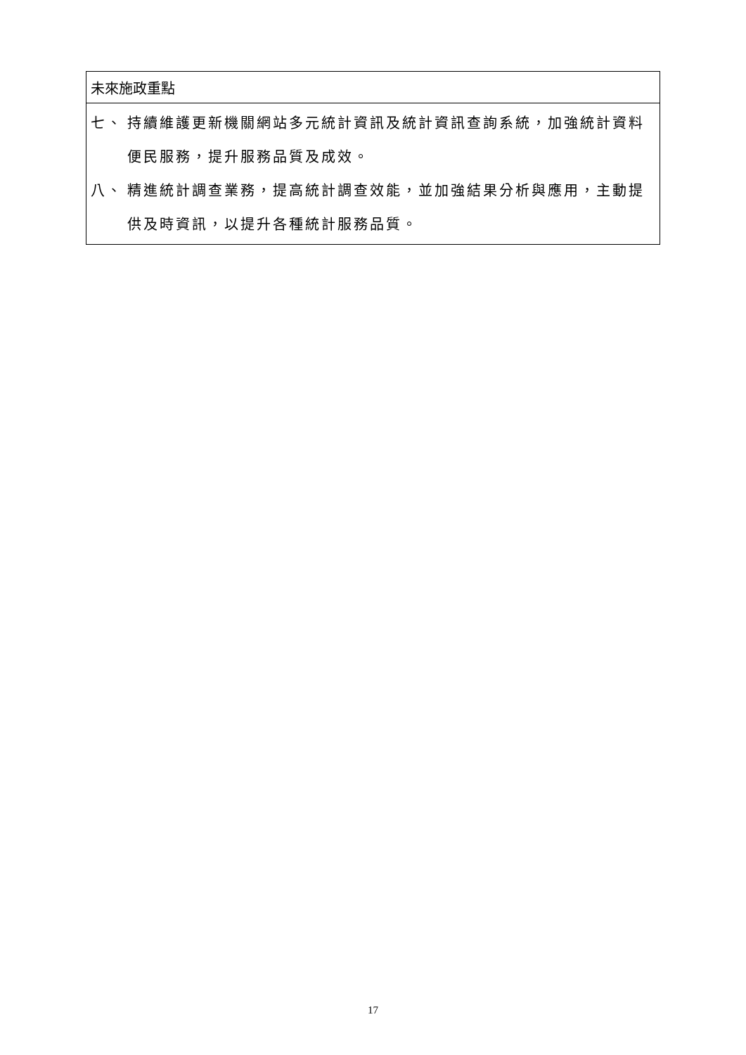| 未來施政重點 |
| 七、 持續維護更新機關網站多元統計資訊及統計資訊查詢系統，加強統計資料便民服務，提升服務品質及成效。 八、 精進統計調查業務，提高統計調查效能，並加強結果分析與應用，主動提供及時資訊，以提升各種統計服務品質。 |
17